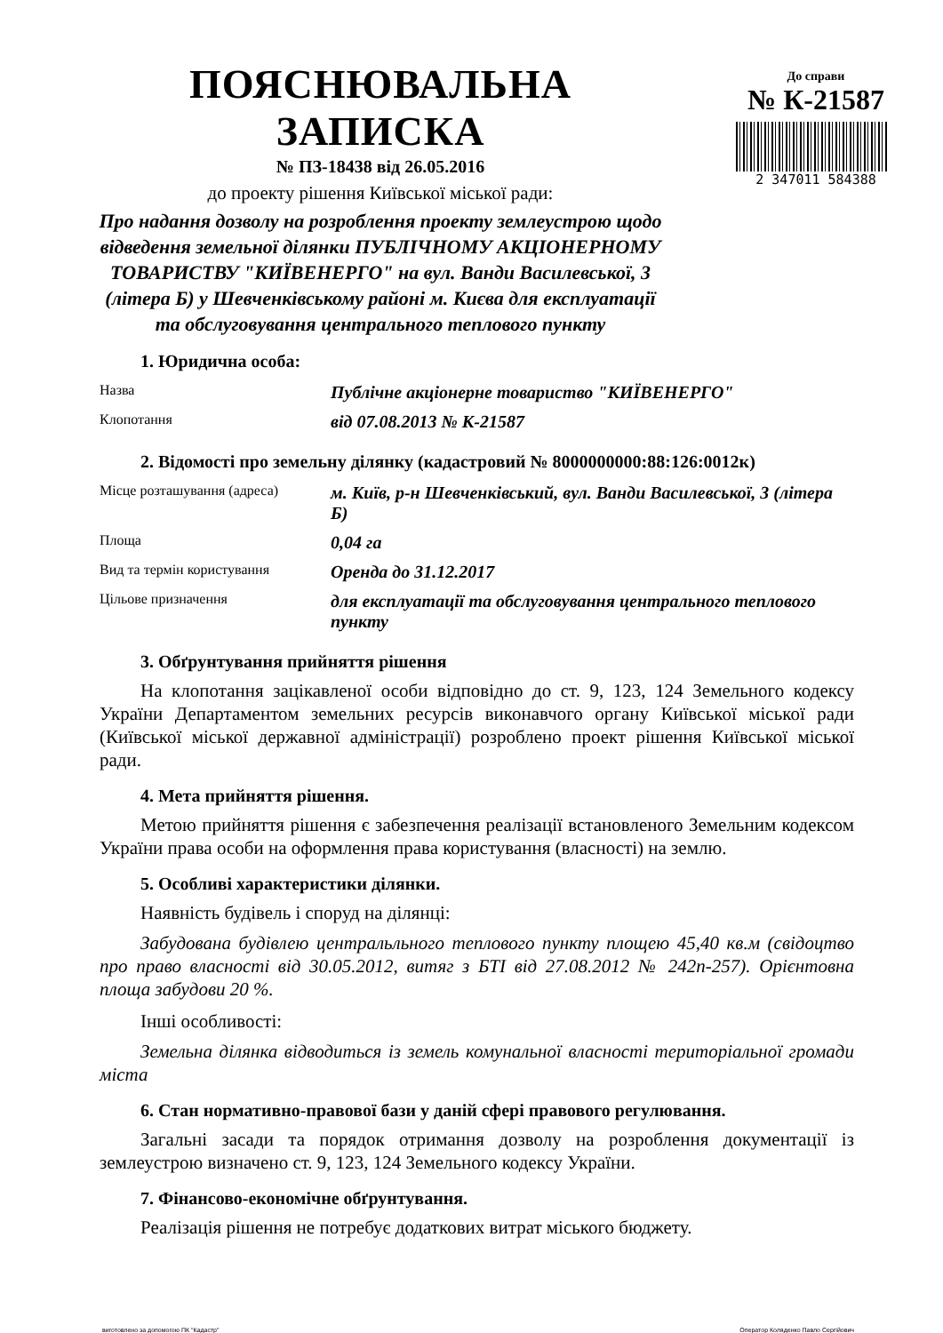ПОЯСНЮВАЛЬНА ЗАПИСКА
№ ПЗ-18438 від 26.05.2016
до проекту рішення Київської міської ради:
Про надання дозволу на розроблення проекту землеустрою щодо відведення земельної ділянки ПУБЛІЧНОМУ АКЦІОНЕРНОМУ ТОВАРИСТВУ "КИЇВЕНЕРГО" на вул. Ванди Василевської, 3 (літера Б) у Шевченківському районі м. Києва для експлуатації та обслуговування центрального теплового пункту
До справи
№ К-21587
2 347011 584388
1. Юридична особа:
| Назва | Публічне акціонерне товариство "КИЇВЕНЕРГО" |
| Клопотання | від 07.08.2013 № К-21587 |
2. Відомості про земельну ділянку (кадастровий № 8000000000:88:126:0012к)
| Місце розташування (адреса) | м. Київ, р-н Шевченківський, вул. Ванди Василевської, 3 (літера Б) |
| Площа | 0,04 га |
| Вид та термін користування | Оренда до 31.12.2017 |
| Цільове призначення | для експлуатації та обслуговування центрального теплового пункту |
3. Обґрунтування прийняття рішення
На клопотання зацікавленої особи відповідно до ст. 9, 123, 124 Земельного кодексу України Департаментом земельних ресурсів виконавчого органу Київської міської ради (Київської міської державної адміністрації) розроблено проект рішення Київської міської ради.
4. Мета прийняття рішення.
Метою прийняття рішення є забезпечення реалізації встановленого Земельним кодексом України права особи на оформлення права користування (власності) на землю.
5. Особливі характеристики ділянки.
Наявність будівель і споруд на ділянці:
Забудована будівлею центральльного теплового пункту площею 45,40 кв.м (свідоцтво про право власності від 30.05.2012, витяг з БТІ від 27.08.2012 № 242п-257). Орієнтовна площа забудови 20 %.
Інші особливості:
Земельна ділянка відводиться із земель комунальної власності територіальної громади міста
6. Стан нормативно-правової бази у даній сфері правового регулювання.
Загальні засади та порядок отримання дозволу на розроблення документації із землеустрою визначено ст. 9, 123, 124 Земельного кодексу України.
7. Фінансово-економічне обґрунтування.
Реалізація рішення не потребує додаткових витрат міського бюджету.
виготовлено за допомогою ПК "Кадастр" Оператор Коляденко Павло Сергійович